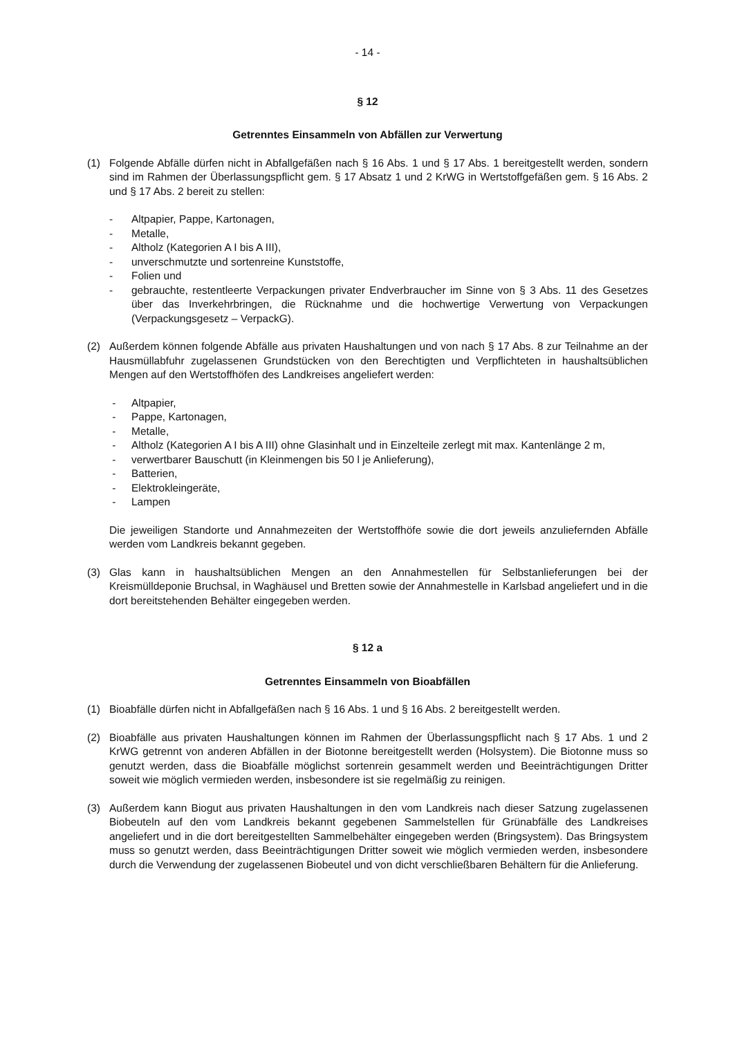- 14 -
§ 12
Getrenntes Einsammeln von Abfällen zur Verwertung
(1) Folgende Abfälle dürfen nicht in Abfallgefäßen nach § 16 Abs. 1 und § 17 Abs. 1 bereitgestellt werden, sondern sind im Rahmen der Überlassungspflicht gem. § 17 Absatz 1 und 2 KrWG in Wertstoffgefäßen gem. § 16 Abs. 2 und § 17 Abs. 2 bereit zu stellen:
- Altpapier, Pappe, Kartonagen,
- Metalle,
- Altholz (Kategorien A I bis A III),
- unverschmutzte und sortenreine Kunststoffe,
- Folien und
- gebrauchte, restentleerte Verpackungen privater Endverbraucher im Sinne von § 3 Abs. 11 des Gesetzes über das Inverkehrbringen, die Rücknahme und die hochwertige Verwertung von Verpackungen (Verpackungsgesetz – VerpackG).
(2) Außerdem können folgende Abfälle aus privaten Haushaltungen und von nach § 17 Abs. 8 zur Teilnahme an der Hausmüllabfuhr zugelassenen Grundstücken von den Berechtigten und Verpflichteten in haushaltsüblichen Mengen auf den Wertstoffhöfen des Landkreises angeliefert werden:
- Altpapier,
- Pappe, Kartonagen,
- Metalle,
- Altholz (Kategorien A I bis A III) ohne Glasinhalt und in Einzelteile zerlegt mit max. Kantenlänge 2 m,
- verwertbarer Bauschutt (in Kleinmengen bis 50 l je Anlieferung),
- Batterien,
- Elektrokleingeräte,
- Lampen
Die jeweiligen Standorte und Annahmezeiten der Wertstoffhöfe sowie die dort jeweils anzuliefernden Abfälle werden vom Landkreis bekannt gegeben.
(3) Glas kann in haushaltsüblichen Mengen an den Annahmestellen für Selbstanlieferungen bei der Kreismülldeponie Bruchsal, in Waghäusel und Bretten sowie der Annahmestelle in Karlsbad angeliefert und in die dort bereitstehenden Behälter eingegeben werden.
§ 12 a
Getrenntes Einsammeln von Bioabfällen
(1) Bioabfälle dürfen nicht in Abfallgefäßen nach § 16 Abs. 1 und § 16 Abs. 2 bereitgestellt werden.
(2) Bioabfälle aus privaten Haushaltungen können im Rahmen der Überlassungspflicht nach § 17 Abs. 1 und 2 KrWG getrennt von anderen Abfällen in der Biotonne bereitgestellt werden (Holsystem). Die Biotonne muss so genutzt werden, dass die Bioabfälle möglichst sortenrein gesammelt werden und Beeinträchtigungen Dritter soweit wie möglich vermieden werden, insbesondere ist sie regelmäßig zu reinigen.
(3) Außerdem kann Biogut aus privaten Haushaltungen in den vom Landkreis nach dieser Satzung zugelassenen Biobeuteln auf den vom Landkreis bekannt gegebenen Sammelstellen für Grünabfälle des Landkreises angeliefert und in die dort bereitgestellten Sammelbehälter eingegeben werden (Bringsystem). Das Bringsystem muss so genutzt werden, dass Beeinträchtigungen Dritter soweit wie möglich vermieden werden, insbesondere durch die Verwendung der zugelassenen Biobeutel und von dicht verschließbaren Behältern für die Anlieferung.